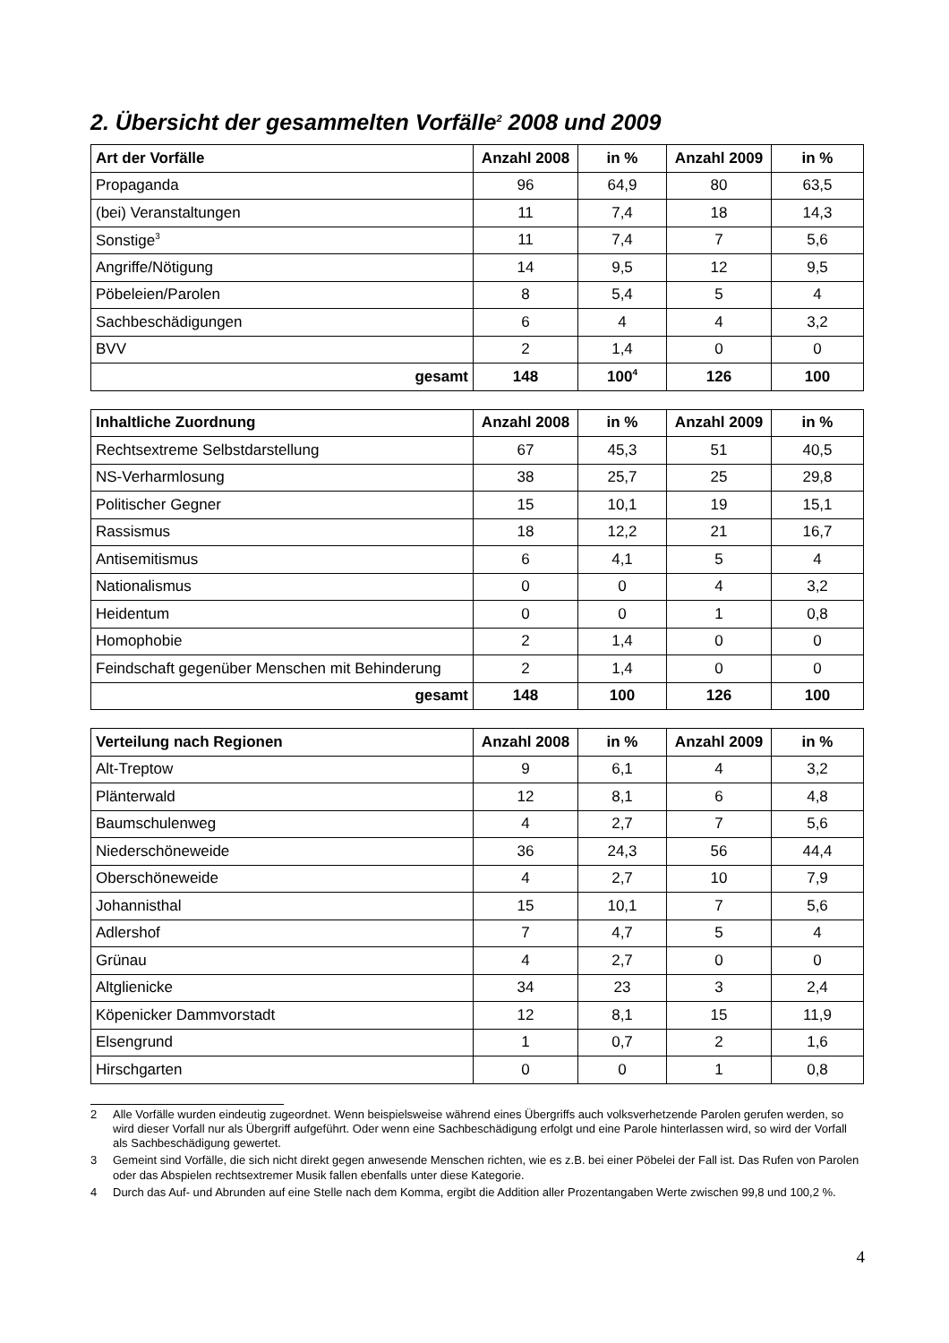2. Übersicht der gesammelten Vorfälle<sup>2</sup> 2008 und 2009
| Art der Vorfälle | Anzahl 2008 | in % | Anzahl 2009 | in % |
| --- | --- | --- | --- | --- |
| Propaganda | 96 | 64,9 | 80 | 63,5 |
| (bei) Veranstaltungen | 11 | 7,4 | 18 | 14,3 |
| Sonstige<sup>3</sup> | 11 | 7,4 | 7 | 5,6 |
| Angriffe/Nötigung | 14 | 9,5 | 12 | 9,5 |
| Pöbeleien/Parolen | 8 | 5,4 | 5 | 4 |
| Sachbeschädigungen | 6 | 4 | 4 | 3,2 |
| BVV | 2 | 1,4 | 0 | 0 |
| gesamt | 148 | 100<sup>4</sup> | 126 | 100 |
| Inhaltliche Zuordnung | Anzahl 2008 | in % | Anzahl 2009 | in % |
| --- | --- | --- | --- | --- |
| Rechtsextreme Selbstdarstellung | 67 | 45,3 | 51 | 40,5 |
| NS-Verharmlosung | 38 | 25,7 | 25 | 29,8 |
| Politischer Gegner | 15 | 10,1 | 19 | 15,1 |
| Rassismus | 18 | 12,2 | 21 | 16,7 |
| Antisemitismus | 6 | 4,1 | 5 | 4 |
| Nationalismus | 0 | 0 | 4 | 3,2 |
| Heidentum | 0 | 0 | 1 | 0,8 |
| Homophobie | 2 | 1,4 | 0 | 0 |
| Feindschaft gegenüber Menschen mit Behinderung | 2 | 1,4 | 0 | 0 |
| gesamt | 148 | 100 | 126 | 100 |
| Verteilung nach Regionen | Anzahl 2008 | in % | Anzahl 2009 | in % |
| --- | --- | --- | --- | --- |
| Alt-Treptow | 9 | 6,1 | 4 | 3,2 |
| Plänterwald | 12 | 8,1 | 6 | 4,8 |
| Baumschulenweg | 4 | 2,7 | 7 | 5,6 |
| Niederschöneweide | 36 | 24,3 | 56 | 44,4 |
| Oberschöneweide | 4 | 2,7 | 10 | 7,9 |
| Johannisthal | 15 | 10,1 | 7 | 5,6 |
| Adlershof | 7 | 4,7 | 5 | 4 |
| Grünau | 4 | 2,7 | 0 | 0 |
| Altglienicke | 34 | 23 | 3 | 2,4 |
| Köpenicker Dammvorstadt | 12 | 8,1 | 15 | 11,9 |
| Elsengrund | 1 | 0,7 | 2 | 1,6 |
| Hirschgarten | 0 | 0 | 1 | 0,8 |
2 Alle Vorfälle wurden eindeutig zugeordnet. Wenn beispielsweise während eines Übergriffs auch volksverhetzende Parolen gerufen werden, so wird dieser Vorfall nur als Übergriff aufgeführt. Oder wenn eine Sachbeschädigung erfolgt und eine Parole hinterlassen wird, so wird der Vorfall als Sachbeschädigung gewertet.
3 Gemeint sind Vorfälle, die sich nicht direkt gegen anwesende Menschen richten, wie es z.B. bei einer Pöbelei der Fall ist. Das Rufen von Parolen oder das Abspielen rechtsextremer Musik fallen ebenfalls unter diese Kategorie.
4 Durch das Auf- und Abrunden auf eine Stelle nach dem Komma, ergibt die Addition aller Prozentangaben Werte zwischen 99,8 und 100,2 %.
4